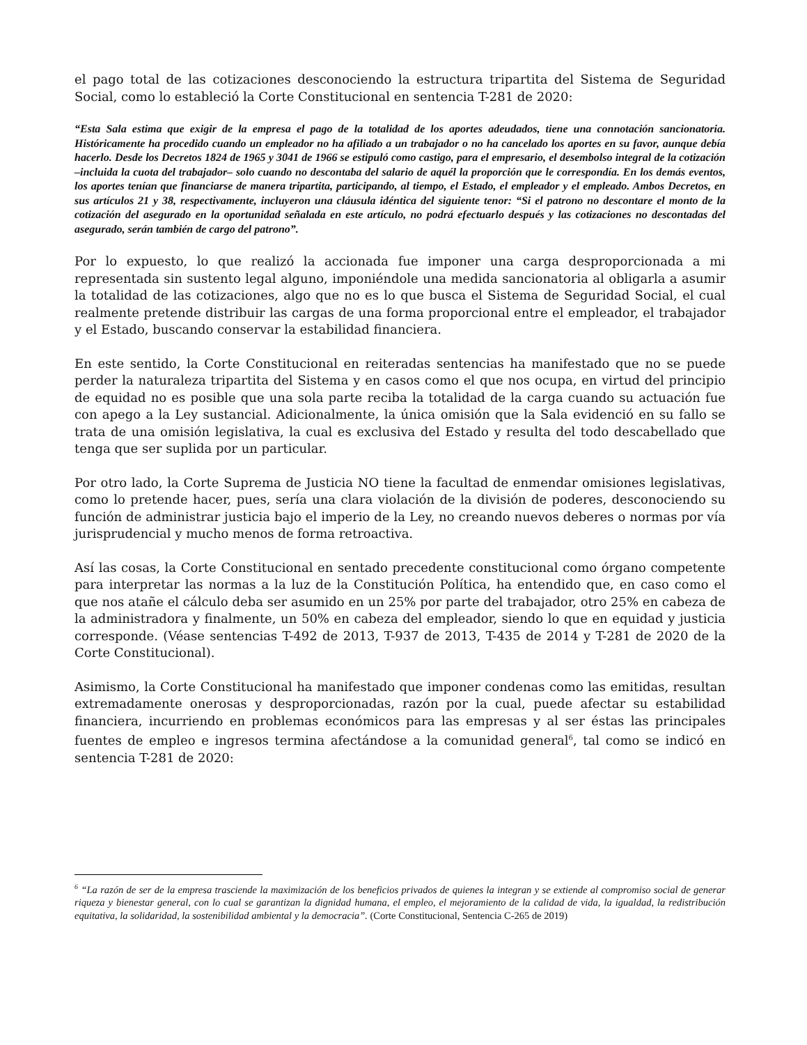el pago total de las cotizaciones desconociendo la estructura tripartita del Sistema de Seguridad Social, como lo estableció la Corte Constitucional en sentencia T-281 de 2020:
“Esta Sala estima que exigir de la empresa el pago de la totalidad de los aportes adeudados, tiene una connotación sancionatoria. Históricamente ha procedido cuando un empleador no ha afiliado a un trabajador o no ha cancelado los aportes en su favor, aunque debía hacerlo. Desde los Decretos 1824 de 1965 y 3041 de 1966 se estipuló como castigo, para el empresario, el desembolso integral de la cotización –incluida la cuota del trabajador– solo cuando no descontaba del salario de aquél la proporción que le correspondía. En los demás eventos, los aportes tenían que financiarse de manera tripartita, participando, al tiempo, el Estado, el empleador y el empleado. Ambos Decretos, en sus artículos 21 y 38, respectivamente, incluyeron una cláusula idéntica del siguiente tenor: “Si el patrono no descontare el monto de la cotización del asegurado en la oportunidad señalada en este artículo, no podrá efectuarlo después y las cotizaciones no descontadas del asegurado, serán también de cargo del patrono”.
Por lo expuesto, lo que realizó la accionada fue imponer una carga desproporcionada a mi representada sin sustento legal alguno, imponiéndole una medida sancionatoria al obligarla a asumir la totalidad de las cotizaciones, algo que no es lo que busca el Sistema de Seguridad Social, el cual realmente pretende distribuir las cargas de una forma proporcional entre el empleador, el trabajador y el Estado, buscando conservar la estabilidad financiera.
En este sentido, la Corte Constitucional en reiteradas sentencias ha manifestado que no se puede perder la naturaleza tripartita del Sistema y en casos como el que nos ocupa, en virtud del principio de equidad no es posible que una sola parte reciba la totalidad de la carga cuando su actuación fue con apego a la Ley sustancial. Adicionalmente, la única omisión que la Sala evidenció en su fallo se trata de una omisión legislativa, la cual es exclusiva del Estado y resulta del todo descabellado que tenga que ser suplida por un particular.
Por otro lado, la Corte Suprema de Justicia NO tiene la facultad de enmendar omisiones legislativas, como lo pretende hacer, pues, sería una clara violación de la división de poderes, desconociendo su función de administrar justicia bajo el imperio de la Ley, no creando nuevos deberes o normas por vía jurisprudencial y mucho menos de forma retroactiva.
Así las cosas, la Corte Constitucional en sentado precedente constitucional como órgano competente para interpretar las normas a la luz de la Constitución Política, ha entendido que, en caso como el que nos atañe el cálculo deba ser asumido en un 25% por parte del trabajador, otro 25% en cabeza de la administradora y finalmente, un 50% en cabeza del empleador, siendo lo que en equidad y justicia corresponde. (Véase sentencias T-492 de 2013, T-937 de 2013, T-435 de 2014 y T-281 de 2020 de la Corte Constitucional).
Asimismo, la Corte Constitucional ha manifestado que imponer condenas como las emitidas, resultan extremadamente onerosas y desproporcionadas, razón por la cual, puede afectar su estabilidad financiera, incurriendo en problemas económicos para las empresas y al ser éstas las principales fuentes de empleo e ingresos termina afectándose a la comunidad general<sup>6</sup>, tal como se indicó en sentencia T-281 de 2020:
<sup>6</sup> “La razón de ser de la empresa trasciende la maximización de los beneficios privados de quienes la integran y se extiende al compromiso social de generar riqueza y bienestar general, con lo cual se garantizan la dignidad humana, el empleo, el mejoramiento de la calidad de vida, la igualdad, la redistribución equitativa, la solidaridad, la sostenibilidad ambiental y la democracia”. (Corte Constitucional, Sentencia C-265 de 2019)